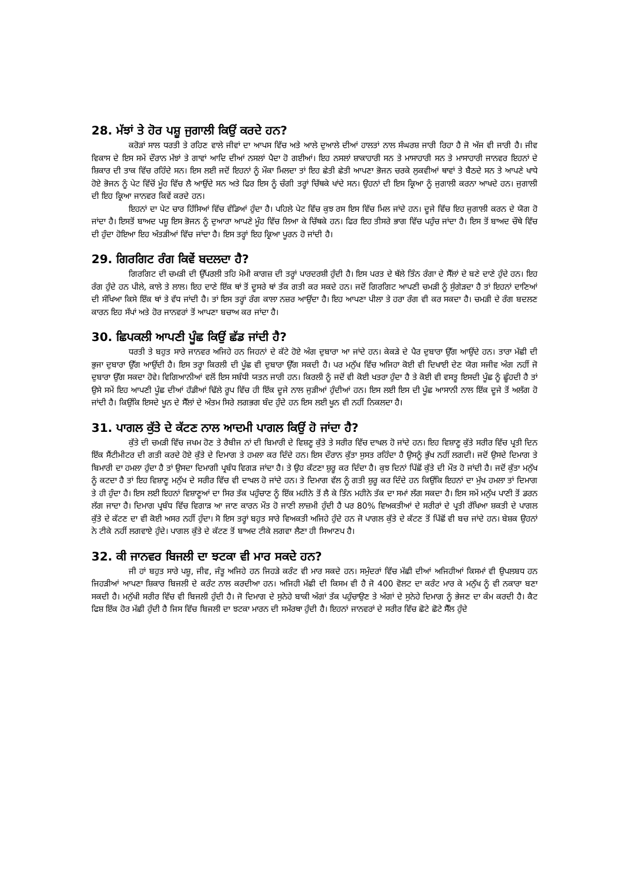28. ਮੱਝਾਂ ਤੇ ਹੋਰ ਪਸ਼ੂ ਜੁਗਾਲੀ ਕਿਉਂ ਕਰਦੇ ਹਨ?
ਕਰੋੜਾਂ ਸਾਲ ਧਰਤੀ ਤੇ ਰਹਿਣ ਵਾਲੇ ਜੀਵਾਂ ਦਾ ਆਪਸ ਵਿੱਚ ਅਤੇ ਆਲੇ ਦੁਆਲੇ ਦੀਆਂ ਹਾਲਤਾਂ ਨਾਲ ਸੰਘਰਸ਼ ਜਾਰੀ ਰਿਹਾ ਹੈ ਜੋ ਅੱਜ ਵੀ ਜਾਰੀ ਹੈ। ਜੀਵ ਵਿਕਾਸ ਦੇ ਇਸ ਸਮੇਂ ਦੌਰਾਨ ਮੱਝਾਂ ਤੇ ਗਾਵਾਂ ਆਦਿ ਦੀਆਂ ਨਸਲਾਂ ਪੈਦਾ ਹੋ ਗਈਆਂ। ਇਹ ਨਸਲਾਂ ਸ਼ਾਕਾਹਾਰੀ ਸਨ ਤੇ ਮਾਸਾਹਾਰੀ ਸਨ ਤੇ ਮਾਸਾਹਾਰੀ ਜਾਨਵਰ ਇਹਨਾਂ ਦੇ ਸ਼ਿਕਾਰ ਦੀ ਤਾਕ ਵਿੱਚ ਰਹਿੰਦੇ ਸਨ। ਇਸ ਲਈ ਜਦੋਂ ਇਹਨਾਂ ਨੂੰ ਮੌਕਾ ਮਿਲਦਾ ਤਾਂ ਇਹ ਛੇਤੀ ਛੇਤੀ ਆਪਣਾ ਭੋਜਨ ਚਰਕੇ ਲੁਕਵੀਆਂ ਥਾਵਾਂ ਤੇ ਬੈਠਦੇ ਸਨ ਤੇ ਆਪਣੇ ਖਾਧੇ ਹੋਏ ਭੋਜਨ ਨੂੰ ਪੇਟ ਵਿੱਚੋਂ ਮੂੰਹ ਵਿੱਚ ਲੈ ਆਉਂਦੇ ਸਨ ਅਤੇ ਫਿਰ ਇਸ ਨੂੰ ਚੰਗੀ ਤਰ੍ਹਾਂ ਚਿੱਥਕੇ ਖਾਂਦੇ ਸਨ। ਉਹਨਾਂ ਦੀ ਇਸ ਕ੍ਰਿਆ ਨੂੰ ਜੁਗਾਲੀ ਕਰਨਾ ਆਖਦੇ ਹਨ। ਜੁਗਾਲੀ ਦੀ ਇਹ ਕ੍ਰਿਆ ਜਾਨਵਰ ਕਿਵੇਂ ਕਰਦੇ ਹਨ।
ਇਹਨਾਂ ਦਾ ਪੇਟ ਚਾਰ ਹਿੱਸਿਆਂ ਵਿੱਚ ਵੰਡਿਆਂ ਹੁੰਦਾ ਹੈ। ਪਹਿਲੇ ਪੇਟ ਵਿੱਚ ਕੁਝ ਰਸ ਇਸ ਵਿੱਚ ਮਿਲ ਜਾਂਦੇ ਹਨ। ਦੂਜੇ ਵਿੱਚ ਇਹ ਜੁਗਾਲੀ ਕਰਨ ਦੇ ਯੋਗ ਹੋ ਜਾਂਦਾ ਹੈ। ਇਸਤੋਂ ਬਾਅਦ ਪਸ਼ੂ ਇਸ ਭੋਜਨ ਨੂੰ ਦੁਆਰਾ ਆਪਣੇ ਮੂੰਹ ਵਿੱਚ ਲਿਆ ਕੇ ਚਿੱਥਕੇ ਹਨ। ਫਿਰ ਇਹ ਤੀਸਰੇ ਭਾਗ ਵਿੱਚ ਪਹੁੰਚ ਜਾਂਦਾ ਹੈ। ਇਸ ਤੋਂ ਬਾਅਦ ਚੌਥੇ ਵਿੱਚ ਦੀ ਹੁੰਦਾ ਹੋਇਆ ਇਹ ਅੰਤੜੀਆਂ ਵਿੱਚ ਜਾਂਦਾ ਹੈ। ਇਸ ਤਰ੍ਹਾਂ ਇਹ ਕ੍ਰਿਆ ਪੂਰਨ ਹੋ ਜਾਂਦੀ ਹੈ।
29. ਗਿਰਗਿਟ ਰੰਗ ਕਿਵੇਂ ਬਦਲਦਾ ਹੈ?
ਗਿਰਗਿਟ ਦੀ ਚਮੜੀ ਦੀ ਉੱਪਰਲੀ ਤਹਿ ਮੋਮੀ ਕਾਗਜ਼ ਦੀ ਤਰ੍ਹਾਂ ਪਾਰਦਰਸ਼ੀ ਹੁੰਦੀ ਹੈ। ਇਸ ਪਰਤ ਦੇ ਥੱਲੇ ਤਿੰਨ ਰੰਗਾ ਦੇ ਸੈੱਲਾਂ ਦੇ ਬਣੇ ਦਾਣੇ ਹੁੰਦੇ ਹਨ। ਇਹ ਰੰਗ ਹੁੰਦੇ ਹਨ ਪੀਲੇ, ਕਾਲੇ ਤੇ ਲਾਲ। ਇਹ ਦਾਣੇ ਇੱਕ ਥਾਂ ਤੋਂ ਦੂਸਰੇ ਥਾਂ ਤੱਕ ਗਤੀ ਕਰ ਸਕਦੇ ਹਨ। ਜਦੋਂ ਗਿਰਗਿਟ ਆਪਣੀ ਚਮੜੀ ਨੂੰ ਸੁੰਗੇੜਦਾ ਹੈ ਤਾਂ ਇਹਨਾਂ ਦਾਣਿਆਂ ਦੀ ਸੰਖਿਆ ਕਿਸੇ ਇੱਕ ਥਾਂ ਤੇ ਵੱਧ ਜਾਂਦੀ ਹੈ। ਤਾਂ ਇਸ ਤਰ੍ਹਾਂ ਰੰਗ ਕਾਲਾ ਨਜ਼ਰ ਆਉਂਦਾ ਹੈ। ਇਹ ਆਪਣਾ ਪੀਲਾ ਤੇ ਹਰਾ ਰੰਗ ਵੀ ਕਰ ਸਕਦਾ ਹੈ। ਚਮੜੀ ਦੇ ਰੰਗ ਬਦਲਣ ਕਾਰਨ ਇਹ ਸੱਪਾਂ ਅਤੇ ਹੋਰ ਜਾਨਵਰਾਂ ਤੋਂ ਆਪਣਾ ਬਚਾਅ ਕਰ ਜਾਂਦਾ ਹੈ।
30. ਛਿਪਕਲੀ ਆਪਣੀ ਪੂੰਛ ਕਿਉਂ ਛੱਡ ਜਾਂਦੀ ਹੈ?
ਧਰਤੀ ਤੇ ਬਹੁਤ ਸਾਰੇ ਜਾਨਵਰ ਅਜਿਹੇ ਹਨ ਜਿਹਨਾਂ ਦੇ ਕੱਟੇ ਹੋਏ ਅੰਗ ਦੁਬਾਰਾ ਆ ਜਾਂਦੇ ਹਨ। ਕੇਕੜੇ ਦੇ ਪੈਰ ਦੁਬਾਰਾ ਉੱਗ ਆਉਂਦੇ ਹਨ। ਤਾਰਾ ਮੱਛੀ ਦੀ ਭੁਜਾ ਦੁਬਾਰਾ ਉੱਗ ਆਉਂਦੀ ਹੈ। ਇਸ ਤਰ੍ਹਾ ਕਿਰਲੀ ਦੀ ਪੂੰਛ ਵੀ ਦੁਬਾਰਾ ਉੱਗ ਸਕਦੀ ਹੈ। ਪਰ ਮਨੁੱਖ ਵਿੱਚ ਅਜਿਹਾ ਕੋਈ ਵੀ ਦਿਖਾਈ ਦੇਣ ਯੋਗ ਸਜੀਵ ਅੰਗ ਨਹੀਂ ਜੋ ਦੁਬਾਰਾ ਉੱਗ ਸਕਦਾ ਹੋਵੇ। ਵਿਗਿਆਨੀਆਂ ਵਲੋਂ ਇਸ ਸਬੰਧੀ ਯਤਨ ਜਾਰੀ ਹਨ। ਕਿਰਲੀ ਨੂੰ ਜਦੋਂ ਵੀ ਕੋਈ ਖਤਰਾ ਹੁੰਦਾ ਹੈ ਤੇ ਕੋਈ ਵੀ ਵਸਤੂ ਇਸਦੀ ਪੂੰਛ ਨੂੰ ਛੂੰਹਦੀ ਹੈ ਤਾਂ ਉਸੇ ਸਮੇਂ ਇਹ ਆਪਣੀ ਪੂੰਛ ਦੀਆਂ ਹੱਡੀਆਂ ਢਿੱਲੇ ਰੂਪ ਵਿੱਚ ਹੀ ਇੱਕ ਦੂਜੇ ਨਾਲ ਜੁੜੀਆਂ ਹੁੰਦੀਆਂ ਹਨ। ਇਸ ਲਈ ਇਸ ਦੀ ਪੂੰਛ ਆਸਾਨੀ ਨਾਲ ਇੱਕ ਦੂਜੇ ਤੋਂ ਅਲੱਗ ਹੋ ਜਾਂਦੀ ਹੈ। ਕਿਉਂਕਿ ਇਸਦੇ ਖੂਨ ਦੇ ਸੈੱਲਾਂ ਦੇ ਅੰਤਮ ਸਿਰੇ ਲਗਭਗ ਬੰਦ ਹੁੰਦੇ ਹਨ ਇਸ ਲਈ ਖੂਨ ਵੀ ਨਹੀਂ ਨਿਕਲਦਾ ਹੈ।
31. ਪਾਗਲ ਕੁੱਤੇ ਦੇ ਕੱਟਣ ਨਾਲ ਆਦਮੀ ਪਾਗਲ ਕਿਉਂ ਹੋ ਜਾਂਦਾ ਹੈ?
ਕੁੱਤੇ ਦੀ ਚਮੜੀ ਵਿੱਚ ਜਖਮ ਹੋਣ ਤੇ ਰੈਬੀਜ ਨਾਂ ਦੀ ਬਿਮਾਰੀ ਦੇ ਵਿਸ਼ਣੂ ਕੁੱਤੇ ਤੇ ਸਰੀਰ ਵਿੱਚ ਦਾਖਲ ਹੋ ਜਾਂਦੇ ਹਨ। ਇਹ ਵਿਸ਼ਾਣੂ ਕੁੱਤੇ ਸਰੀਰ ਵਿੱਚ ਪ੍ਰਤੀ ਦਿਨ ਇੱਕ ਸੈਂਟੀਮੀਟਰ ਦੀ ਗਤੀ ਕਰਦੇ ਹੋਏ ਕੁੱਤੇ ਦੇ ਦਿਮਾਗ ਤੇ ਹਮਲਾ ਕਰ ਦਿੰਦੇ ਹਨ। ਇਸ ਦੌਰਾਨ ਕੁੱਤਾ ਸੁਸਤ ਰਹਿੰਦਾ ਹੈ ਉਸਨੂੰ ਭੁੱਖ ਨਹੀਂ ਲਗਦੀ। ਜਦੋਂ ਉਸਦੇ ਦਿਮਾਗ ਤੇ ਬਿਮਾਰੀ ਦਾ ਹਮਲਾ ਹੁੰਦਾ ਹੈ ਤਾਂ ਉਸਦਾ ਦਿਮਾਗੀ ਪ੍ਰਬੰਧ ਵਿਗੜ ਜਾਂਦਾ ਹੈ। ਤੇ ਉਹ ਕੱਟਣਾ ਸ਼ੁਰੂ ਕਰ ਦਿੰਦਾ ਹੈ। ਕੁਝ ਦਿਨਾਂ ਪਿੱਛੋਂ ਕੁੱਤੇ ਦੀ ਮੌਤ ਹੋ ਜਾਂਦੀ ਹੈ। ਜਦੋਂ ਕੁੱਤਾ ਮਨੁੱਖ ਨੂੰ ਕਟਦਾ ਹੈ ਤਾਂ ਇਹ ਵਿਸ਼ਾਣੂ ਮਨੁੱਖ ਦੇ ਸਰੀਰ ਵਿੱਚ ਵੀ ਦਾਖਲ ਹੋ ਜਾਂਦੇ ਹਨ। ਤੇ ਦਿਮਾਗ ਵੱਲ ਨੂੰ ਗਤੀ ਸ਼ੁਰੂ ਕਰ ਦਿੰਦੇ ਹਨ ਕਿਉਂਕਿ ਇਹਨਾਂ ਦਾ ਮੁੱਖ ਹਮਲਾ ਤਾਂ ਦਿਮਾਗ ਤੇ ਹੀ ਹੁੰਦਾ ਹੈ। ਇਸ ਲਈ ਇਹਨਾਂ ਵਿਸ਼ਾਣੂਆਂ ਦਾ ਸਿਰ ਤੱਕ ਪਹੁੰਚਾਣ ਨੂੰ ਇੱਕ ਮਹੀਨੇ ਤੋਂ ਲੈ ਕੇ ਤਿੰਨ ਮਹੀਨੇ ਤੱਕ ਦਾ ਸਮਾਂ ਲੱਗ ਸਕਦਾ ਹੈ। ਇਸ ਸਮੇਂ ਮਨੁੱਖ ਪਾਣੀ ਤੋਂ ਡਰਨ ਲੱਗ ਜਾਦਾ ਹੈ। ਦਿਮਾਗ ਪ੍ਰਬੰਧ ਵਿੱਚ ਵਿਗਾੜ ਆ ਜਾਣ ਕਾਰਨ ਮੌਤ ਹੋ ਜਾਣੀ ਲਾਜ਼ਮੀ ਹੁੰਦੀ ਹੈ ਪਰ 80% ਵਿਅਕਤੀਆਂ ਦੇ ਸਰੀਰਾਂ ਦੇ ਪ੍ਰਤੀ ਰੱਖਿਆ ਸ਼ਕਤੀ ਦੇ ਪਾਗਲ ਕੁੱਤੇ ਦੇ ਕੱਟਣ ਦਾ ਵੀ ਕੋਈ ਅਸਰ ਨਹੀਂ ਹੁੰਦਾ। ਸੋ ਇਸ ਤਰ੍ਹਾਂ ਬਹੁਤ ਸਾਰੇ ਵਿਅਕਤੀ ਅਜਿਹੇ ਹੁੰਦੇ ਹਨ ਜੋ ਪਾਗਲ ਕੁੱਤੇ ਦੇ ਕੱਟਣ ਤੋਂ ਪਿੱਛੋਂ ਵੀ ਬਚ ਜਾਂਦੇ ਹਨ। ਬੇਸ਼ਕ ਉਹਨਾਂ ਨੇ ਟੀਕੇ ਨਹੀਂ ਲਗਵਾਏ ਹੁੰਦੇ। ਪਾਗਲ ਕੁੱਤੇ ਦੇ ਕੱਟਣ ਤੋਂ ਬਾਅਦ ਟੀਕੇ ਲਗਵਾ ਲੈਣਾ ਹੀ ਸਿਆਣਪ ਹੈ।
32. ਕੀ ਜਾਨਵਰ ਬਿਜਲੀ ਦਾ ਝਟਕਾ ਵੀ ਮਾਰ ਸਕਦੇ ਹਨ?
ਜੀ ਹਾਂ ਬਹੁਤ ਸਾਰੇ ਪਸ਼ੂ, ਜੀਵ, ਜੰਤੂ ਅਜਿਹੇ ਹਨ ਜਿਹੜੇ ਕਰੰਟ ਵੀ ਮਾਰ ਸਕਦੇ ਹਨ। ਸਮੁੰਦਰਾਂ ਵਿੱਚ ਮੱਛੀ ਦੀਆਂ ਅਜਿਹੀਆਂ ਕਿਸਮਾਂ ਵੀ ਉਪਲਬਧ ਹਨ ਜਿਹੜੀਆਂ ਆਪਣਾ ਸ਼ਿਕਾਰ ਬਿਜਲੀ ਦੇ ਕਰੰਟ ਨਾਲ ਕਰਦੀਆ ਹਨ। ਅਜਿਹੀ ਮੱਛੀ ਦੀ ਕਿਸਮ ਵੀ ਹੈ ਜੋ 400 ਵੋਲਟ ਦਾ ਕਰੰਟ ਮਾਰ ਕੇ ਮਨੁੱਖ ਨੂੰ ਵੀ ਨਕਾਰਾ ਬਣਾ ਸਕਦੀ ਹੈ। ਮਨੁੱਖੀ ਸਰੀਰ ਵਿੱਚ ਵੀ ਬਿਜਲੀ ਹੁੰਦੀ ਹੈ। ਜੋ ਦਿਮਾਗ ਦੇ ਸੁਨੇਹੇ ਬਾਕੀ ਅੰਗਾਂ ਤੱਕ ਪਹੁੰਚਾਉਣ ਤੇ ਅੰਗਾਂ ਦੇ ਸੁਨੇਹੇ ਦਿਮਾਗ ਨੂੰ ਭੇਜਣ ਦਾ ਕੰਮ ਕਰਦੀ ਹੈ। ਕੈਟ ਫਿਸ਼ ਇੱਕ ਹੋਰ ਮੱਛੀ ਹੁੰਦੀ ਹੈ ਜਿਸ ਵਿੱਚ ਬਿਜਲੀ ਦਾ ਝਟਕਾ ਮਾਰਨ ਦੀ ਸਮੱਰਥਾ ਹੁੰਦੀ ਹੈ। ਇਹਨਾਂ ਜਾਨਵਰਾਂ ਦੇ ਸਰੀਰ ਵਿੱਚ ਛੋਟੇ ਛੋਟੇ ਸੈੱਲ ਹੁੰਦੇ